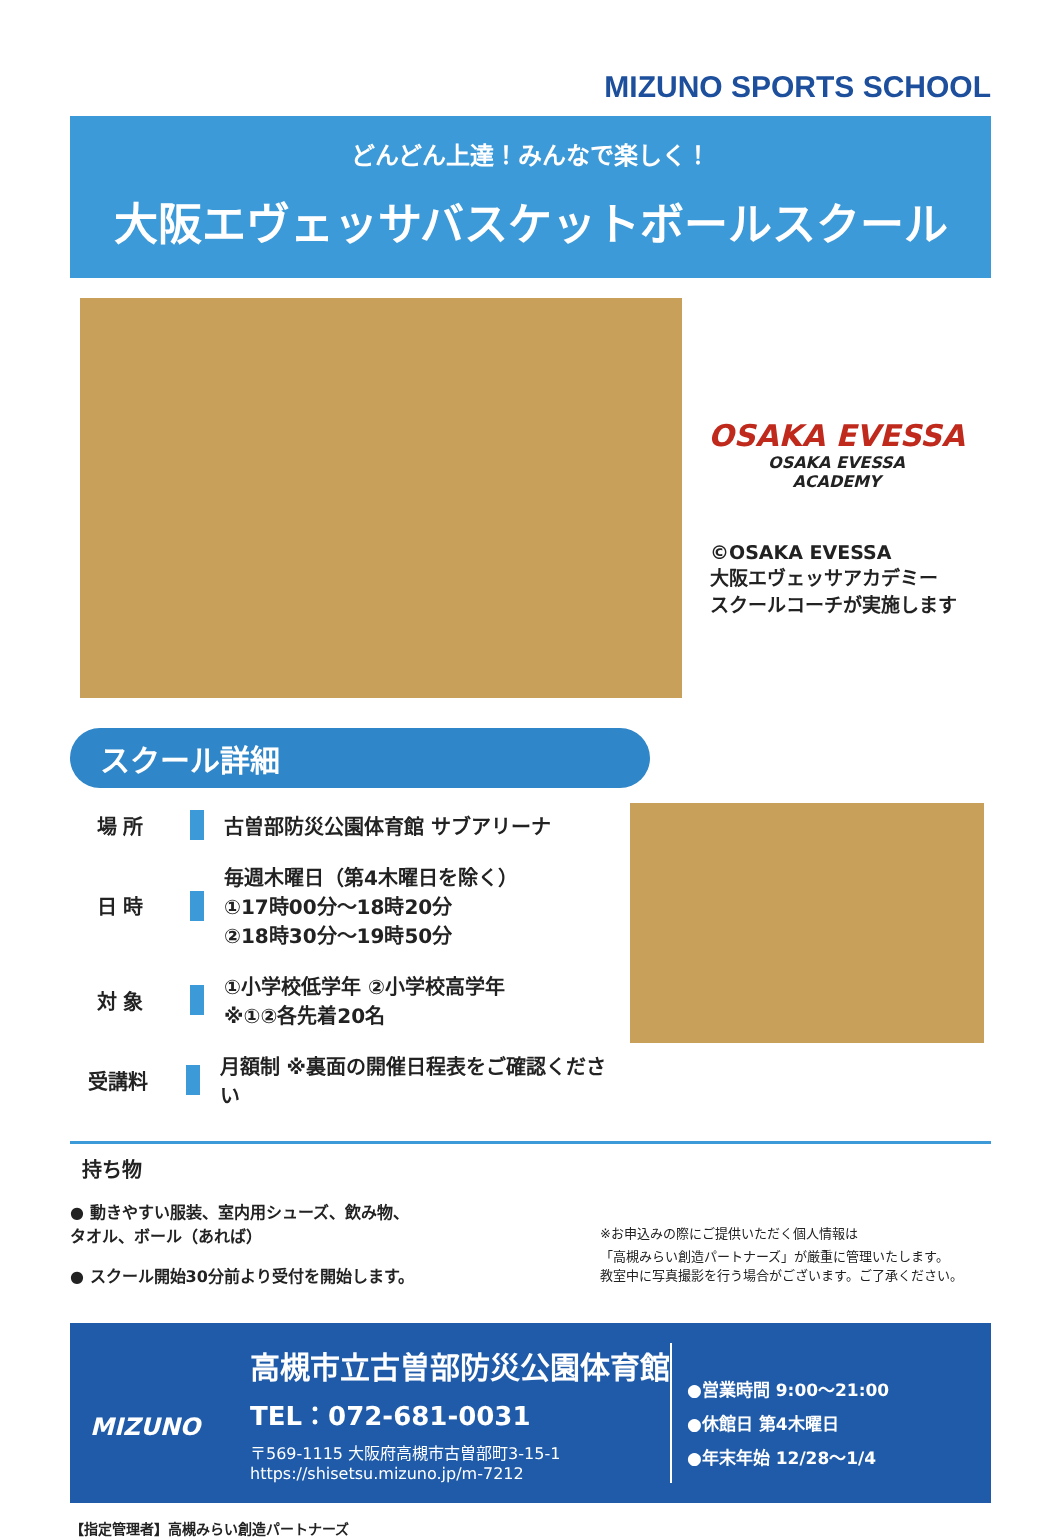MIZUNO SPORTS SCHOOL
どんどん上達！みんなで楽しく！
大阪エヴェッサバスケットボールスクール
OSAKA EVESSA
OSAKA EVESSA
ACADEMY
©OSAKA EVESSA
大阪エヴェッサアカデミー
スクールコーチが実施します
スクール詳細
場 所 古曽部防災公園体育館 サブアリーナ
日 時
毎週木曜日（第4木曜日を除く）
①17時00分～18時20分
②18時30分～19時50分
対 象
①小学校低学年 ②小学校高学年
※①②各先着20名
受講料
月額制 ※裏面の開催日程表をご確認ください
持ち物
● 動きやすい服装、室内用シューズ、飲み物、
タオル、ボール（あれば）
● スクール開始30分前より受付を開始します。
※お申込みの際にご提供いただく個人情報は
「高槻みらい創造パートナーズ」が厳重に管理いたします。
教室中に写真撮影を行う場合がございます。ご了承ください。
MIZUNO
高槻市立古曽部防災公園体育館
TEL：072-681-0031
〒569-1115 大阪府高槻市古曽部町3-15-1
https://shisetsu.mizuno.jp/m-7212
●営業時間 9:00～21:00
●休館日 第4木曜日
●年末年始 12/28～1/4
【指定管理者】高槻みらい創造パートナーズ